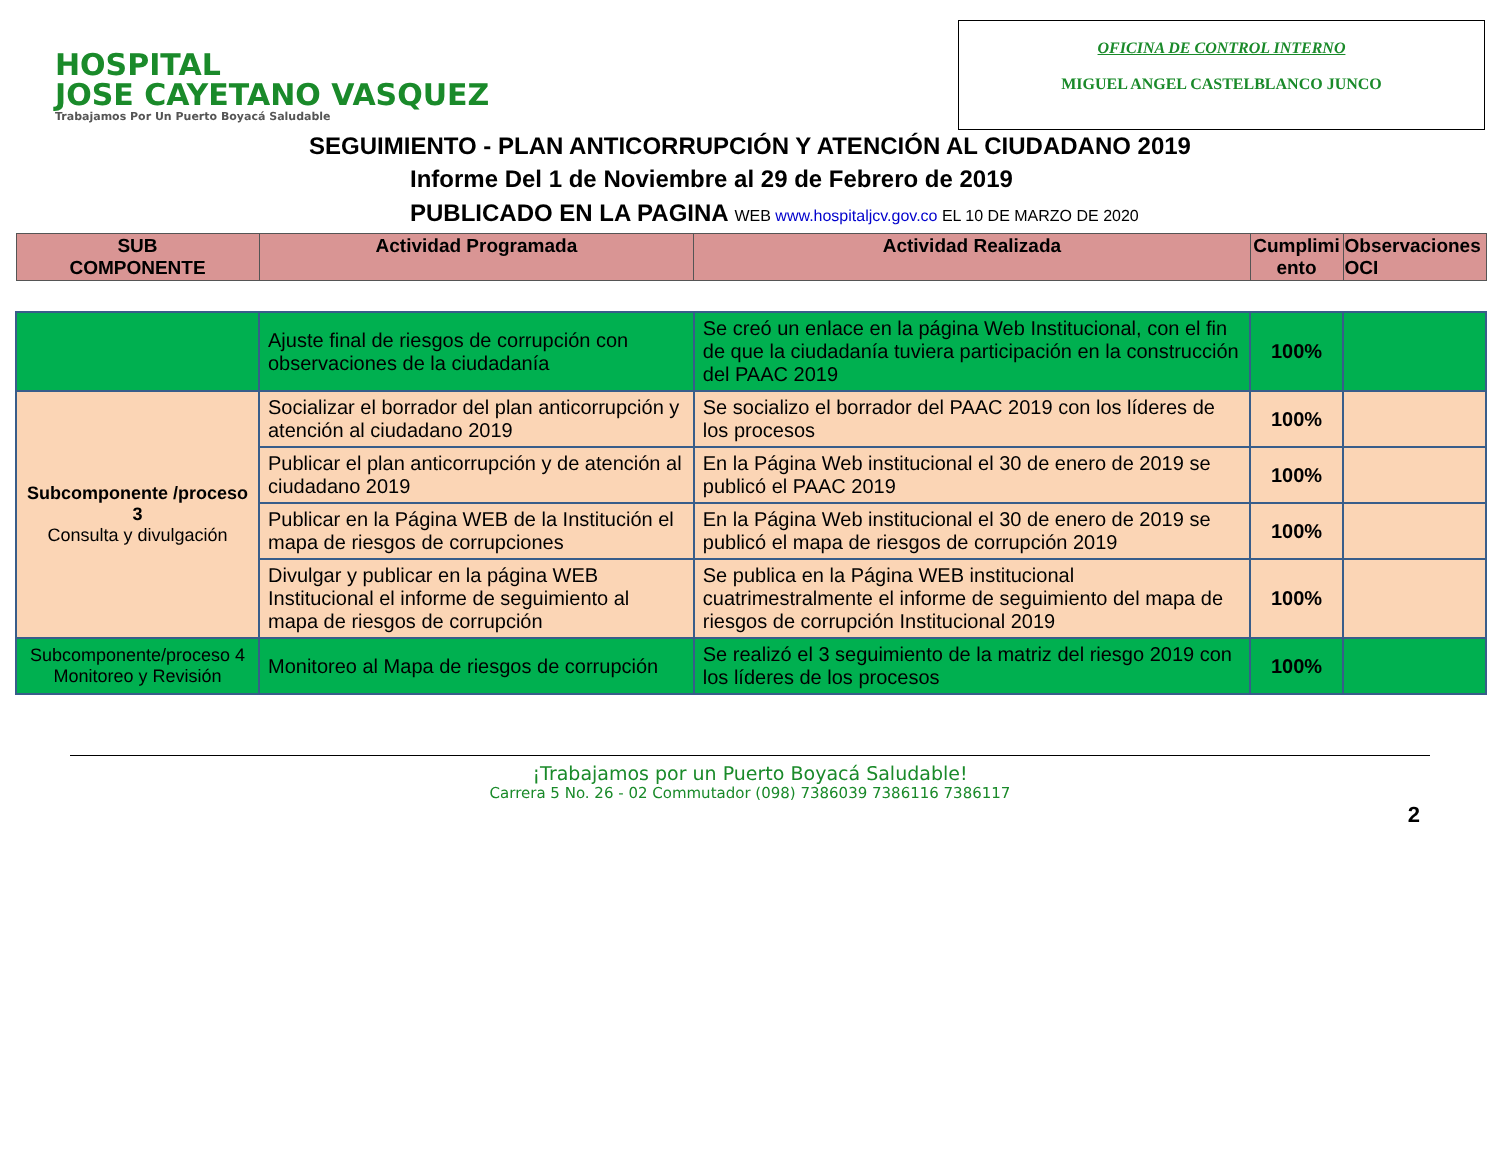HOSPITAL
JOSE CAYETANO VASQUEZ
Trabajamos Por Un Puerto Boyacá Saludable
OFICINA DE CONTROL INTERNO
MIGUEL ANGEL CASTELBLANCO JUNCO
SEGUIMIENTO - PLAN ANTICORRUPCIÓN Y ATENCIÓN AL CIUDADANO 2019
Informe Del 1 de Noviembre al 29 de Febrero de 2019
PUBLICADO EN LA PAGINA WEB www.hospitaljcv.gov.co EL 10 DE MARZO DE 2020
| SUB COMPONENTE | Actividad Programada | Actividad Realizada | Cumplimi ento | Observaciones OCI |
| --- | --- | --- | --- | --- |
| | Ajuste final de riesgos de corrupción con observaciones de la ciudadanía | Se creó un enlace en la página Web Institucional, con el fin de que la ciudadanía tuviera participación en la construcción del PAAC 2019 | 100% | |
| Subcomponente /proceso 3 Consulta y divulgación | Socializar el borrador del plan anticorrupción y atención al ciudadano 2019 | Se socializo el borrador del PAAC 2019 con los líderes de los procesos | 100% | |
| | Publicar el plan anticorrupción y de atención al ciudadano 2019 | En la Página Web institucional el 30 de enero de 2019 se publicó el PAAC 2019 | 100% | |
| | Publicar en la Página WEB de la Institución el mapa de riesgos de corrupciones | En la Página Web institucional el 30 de enero de 2019 se publicó el mapa de riesgos de corrupción 2019 | 100% | |
| | Divulgar y publicar en la página WEB Institucional el informe de seguimiento al mapa de riesgos de corrupción | Se publica en la Página WEB institucional cuatrimestralmente el informe de seguimiento del mapa de riesgos de corrupción Institucional 2019 | 100% | |
| Subcomponente/proceso 4 Monitoreo y Revisión | Monitoreo al Mapa de riesgos de corrupción | Se realizó el 3 seguimiento de la matriz del riesgo 2019 con los líderes de los procesos | 100% | |
¡Trabajamos por un Puerto Boyacá Saludable!
Carrera 5 No. 26 - 02 Commutador (098) 7386039 7386116 7386117
2